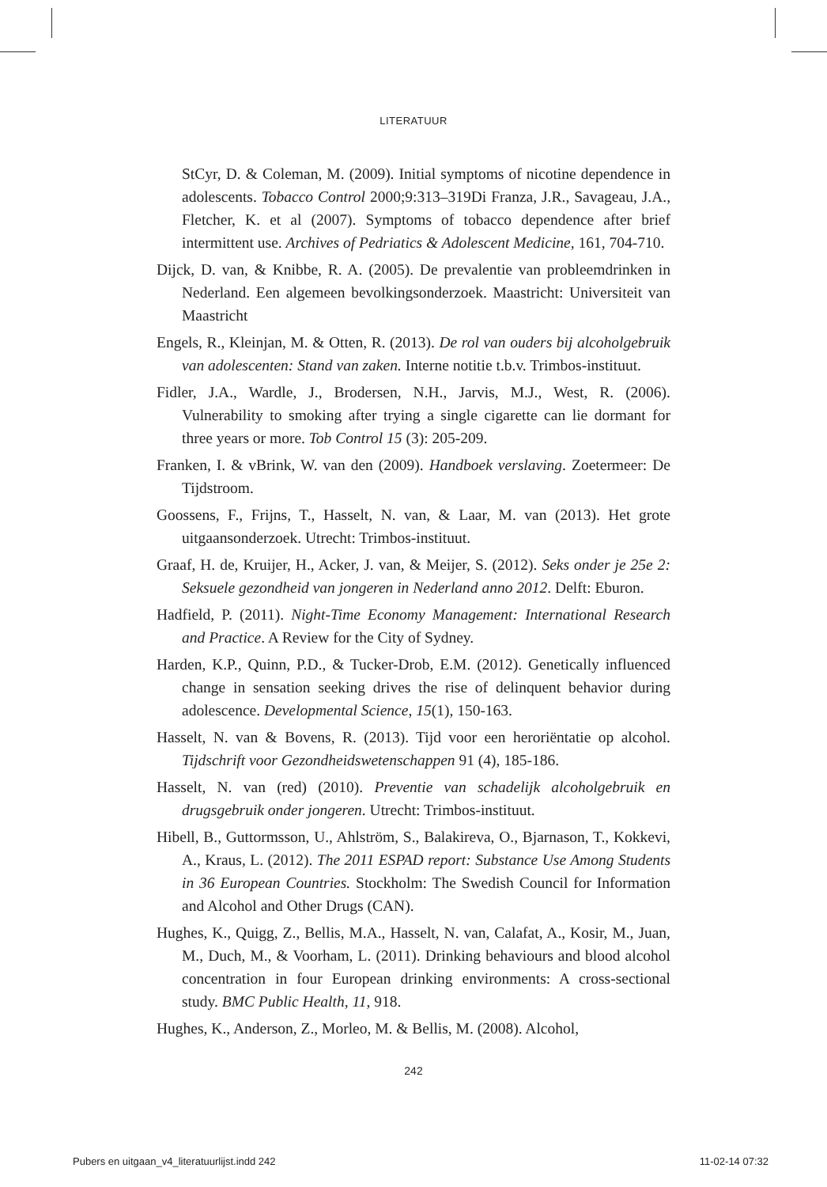LITERATUUR
StCyr, D. & Coleman, M. (2009). Initial symptoms of nicotine dependence in adolescents. Tobacco Control 2000;9:313–319Di Franza, J.R., Savageau, J.A., Fletcher, K. et al (2007). Symptoms of tobacco dependence after brief intermittent use. Archives of Pedriatics & Adolescent Medicine, 161, 704-710.
Dijck, D. van, & Knibbe, R. A. (2005). De prevalentie van probleemdrinken in Nederland. Een algemeen bevolkingsonderzoek. Maastricht: Universiteit van Maastricht
Engels, R., Kleinjan, M. & Otten, R. (2013). De rol van ouders bij alcoholgebruik van adolescenten: Stand van zaken. Interne notitie t.b.v. Trimbos-instituut.
Fidler, J.A., Wardle, J., Brodersen, N.H., Jarvis, M.J., West, R. (2006). Vulnerability to smoking after trying a single cigarette can lie dormant for three years or more. Tob Control 15 (3): 205-209.
Franken, I. & vBrink, W. van den (2009). Handboek verslaving. Zoetermeer: De Tijdstroom.
Goossens, F., Frijns, T., Hasselt, N. van, & Laar, M. van (2013). Het grote uitgaansonderzoek. Utrecht: Trimbos-instituut.
Graaf, H. de, Kruijer, H., Acker, J. van, & Meijer, S. (2012). Seks onder je 25e 2: Seksuele gezondheid van jongeren in Nederland anno 2012. Delft: Eburon.
Hadfield, P. (2011). Night-Time Economy Management: International Research and Practice. A Review for the City of Sydney.
Harden, K.P., Quinn, P.D., & Tucker-Drob, E.M. (2012). Genetically influenced change in sensation seeking drives the rise of delinquent behavior during adolescence. Developmental Science, 15(1), 150-163.
Hasselt, N. van & Bovens, R. (2013). Tijd voor een heroriëntatie op alcohol. Tijdschrift voor Gezondheidswetenschappen 91 (4), 185-186.
Hasselt, N. van (red) (2010). Preventie van schadelijk alcoholgebruik en drugsgebruik onder jongeren. Utrecht: Trimbos-instituut.
Hibell, B., Guttormsson, U., Ahlström, S., Balakireva, O., Bjarnason, T., Kokkevi, A., Kraus, L. (2012). The 2011 ESPAD report: Substance Use Among Students in 36 European Countries. Stockholm: The Swedish Council for Information and Alcohol and Other Drugs (CAN).
Hughes, K., Quigg, Z., Bellis, M.A., Hasselt, N. van, Calafat, A., Kosir, M., Juan, M., Duch, M., & Voorham, L. (2011). Drinking behaviours and blood alcohol concentration in four European drinking environments: A cross-sectional study. BMC Public Health, 11, 918.
Hughes, K., Anderson, Z., Morleo, M. & Bellis, M. (2008). Alcohol,
242
Pubers en uitgaan_v4_literatuurlijst.indd 242 11-02-14 07:32